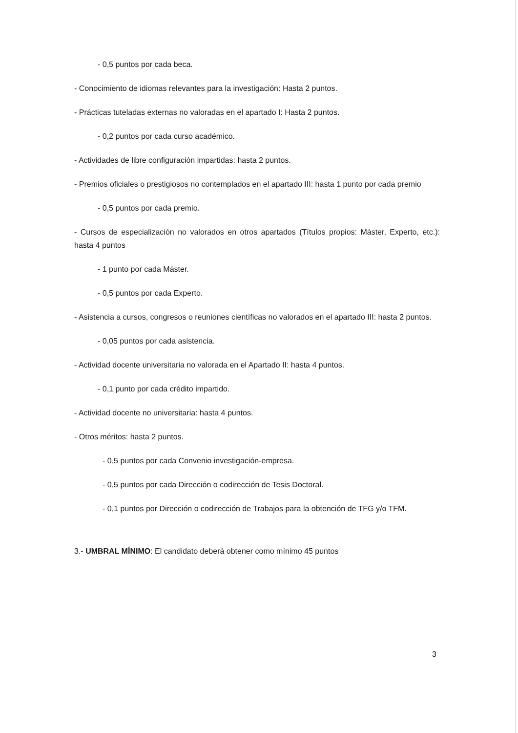- 0,5 puntos por cada beca.
- Conocimiento de idiomas relevantes para la investigación: Hasta 2 puntos.
- Prácticas tuteladas externas no valoradas en el apartado I: Hasta 2 puntos.
- 0,2 puntos por cada curso académico.
- Actividades de libre configuración impartidas: hasta 2 puntos.
- Premios oficiales o prestigiosos no contemplados en el apartado III: hasta 1 punto por cada premio
- 0,5 puntos por cada premio.
- Cursos de especialización no valorados en otros apartados (Títulos propios: Máster, Experto, etc.): hasta 4 puntos
- 1 punto por cada Máster.
- 0,5 puntos por cada Experto.
- Asistencia a cursos, congresos o reuniones científicas no valorados en el apartado III: hasta 2 puntos.
- 0,05 puntos por cada asistencia.
- Actividad docente universitaria no valorada en el Apartado II: hasta 4 puntos.
- 0,1 punto por cada crédito impartido.
- Actividad docente no universitaria: hasta 4 puntos.
- Otros méritos: hasta 2 puntos.
- 0,5 puntos por cada Convenio investigación-empresa.
- 0,5 puntos por cada Dirección o codirección de Tesis Doctoral.
- 0,1 puntos por Dirección o codirección de Trabajos para la obtención de TFG y/o TFM.
3.- UMBRAL MÍNIMO: El candidato deberá obtener como mínimo 45 puntos
3